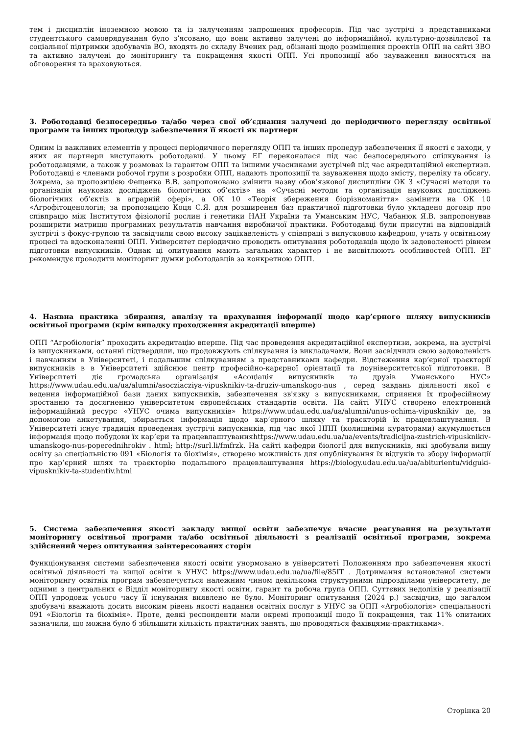тем і дисциплін іноземною мовою та із залученням запрошених професорів. Під час зустрічі з представниками студентського самоврядування було з’ясовано, що вони активно залучені до інформаційної, культурно-дозвіллєвої та соціальної підтримки здобувачів ВО, входять до складу Вчених рад, обізнані щодо розміщення проектів ОПП на сайті ЗВО та активно залучені до моніторингу та покращення якості ОПП. Усі пропозиції або зауваження виносяться на обговорення та враховуються.
3. Роботодавці безпосередньо та/або через свої об’єднання залучені до періодичного перегляду освітньої програми та інших процедур забезпечення її якості як партнери
Одним із важливих елементів у процесі періодичного перегляду ОПП та інших процедур забезпечення її якості є заходи, у яких як партнери виступають роботодавці. У цьому ЕГ переконалася під час безпосереднього спілкування із роботодавцями, а також у розмовах із гарантом ОПП та іншими учасниками зустрічей під час акредитаційної експертизи. Роботодавці є членами робочої групи з розробки ОПП, надають пропозиції та зауваження щодо змісту, переліку та обсягу. Зокрема, за пропозицією Фещенка В.В. запропоновано змінити назву обов’язкової дисципліни ОК 3 «Сучасні методи та організація наукових досліджень біологічних об’єктів» на «Сучасні методи та організація наукових досліджень біологічних об’єктів в аграрній сфері», а ОК 10 «Теорія збереження біорізноманіття» замінити на ОК 10 «Агрофітоценологія; за пропозицією Коця С.Я. для розширення баз практичної підготовки було укладено договір про співпрацю між Інститутом фізіології рослин і генетики НАН України та Уманським НУС, Чабанюк Я.В. запропонував розширити матрицю програмних результатів навчання виробничої практики. Роботодавці були присутні на відповідній зустрічі з фокус-групою та засвідчили свою високу зацікавленість у співпраці з випусковою кафедрою, учать у освітньому процесі та вдосконаленні ОПП. Університет періодично проводить опитування роботодавців щодо їх задоволеності рівнем підготовки випускників. Однак ці опитування мають загальних характер і не висвітлюють особливостей ОПП. ЕГ рекомендує проводити моніторинг думки роботодавців за конкретною ОПП.
4. Наявна практика збирання, аналізу та врахування інформації щодо кар’єрного шляху випускників освітньої програми (крім випадку проходження акредитації вперше)
ОПП “Агробіологія” проходить акредитацію вперше. Під час проведення акредитаційної експертизи, зокрема, на зустрічі із випускниками, останні підтвердили, що продовжують спілкування із викладачами, Вони засвідчили свою задоволеність і навчанням в Університеті, і подальшим спілкуванням з представниками кафедри. Відстеження кар’єрної траєкторії випускників в в Університеті здійснює центр професійно-карєрної орієнтації та доуніверситетської підготовки. В Університеті діє громадська організація «Асоціація випускників та друзів Уманського НУС» https://www.udau.edu.ua/ua/alumni/asocziacziya-vipusknikiv-ta-druziv-umanskogo-nus , серед завдань діяльності якої є ведення інформаційної бази даних випускників, забезпечення зв'язку з випускниками, сприяння їх професійному зростанню та досягненню університетом європейських стандартів освіти. На сайті УНУС створено електронний інформаційний ресурс «УНУС очима випускників» https://www.udau.edu.ua/ua/alumni/unus-ochima-vipusknikiv де, за допомогою анкетування, збирається інформація щодо кар’єрного шляху та траєкторій їх працевлаштування. В Університеті існує традиція проведення зустрічі випускників, під час якої НПП (колишніми кураторами) акумулюється інформація щодо побудови їх кар’єри та працевлаштуванняhttps://www.udau.edu.ua/ua/events/tradicijna-zustrich-vipusknikiv-umanskogo-nus-poperednihrokiv . html; http://surl.li/fmfrzk. На сайті кафедри біології для випускників, які здобували вищу освіту за спеціальністю 091 «Біологія та біохімія», створено можливість для опублікування їх відгуків та збору інформації про кар’єрний шлях та траєкторію подальшого працевлаштування https://biology.udau.edu.ua/ua/abiturientu/vidguki-vipusknikiv-ta-studentiv.html
5. Система забезпечення якості закладу вищої освіти забезпечує вчасне реагування на результати моніторингу освітньої програми та/або освітньої діяльності з реалізації освітньої програми, зокрема здійснений через опитування заінтересованих сторін
Функціонування системи забезпечення якості освіти унормовано в університеті Положенням про забезпечення якості освітньої діяльності та вищої освіти в УНУС https://www.udau.edu.ua/ua/file/85IT . Дотримання встановленої системи моніторингу освітніх програм забезпечується належним чином декількома структурними підрозділами університету, де одними з центральних є Відділ моніторингу якості освіти, гарант та робоча група ОПП. Суттєвих недоліків у реалізації ОПП упродовж усього часу її існування виявлено не було. Моніторинг опитування (2024 р.) засвідчив, що загалом здобувачі вважають досить високим рівень якості надання освітніх послуг в УНУС за ОПП «Агробіологія» спеціальності 091 «Біологія та біохімія». Проте, деякі респонденти мали окремі пропозиції щодо її покращення, так 11% опитаних зазначили, що можна було б збільшити кількість практичних занять, що проводяться фахівцями-практиками».
Сторінка 20